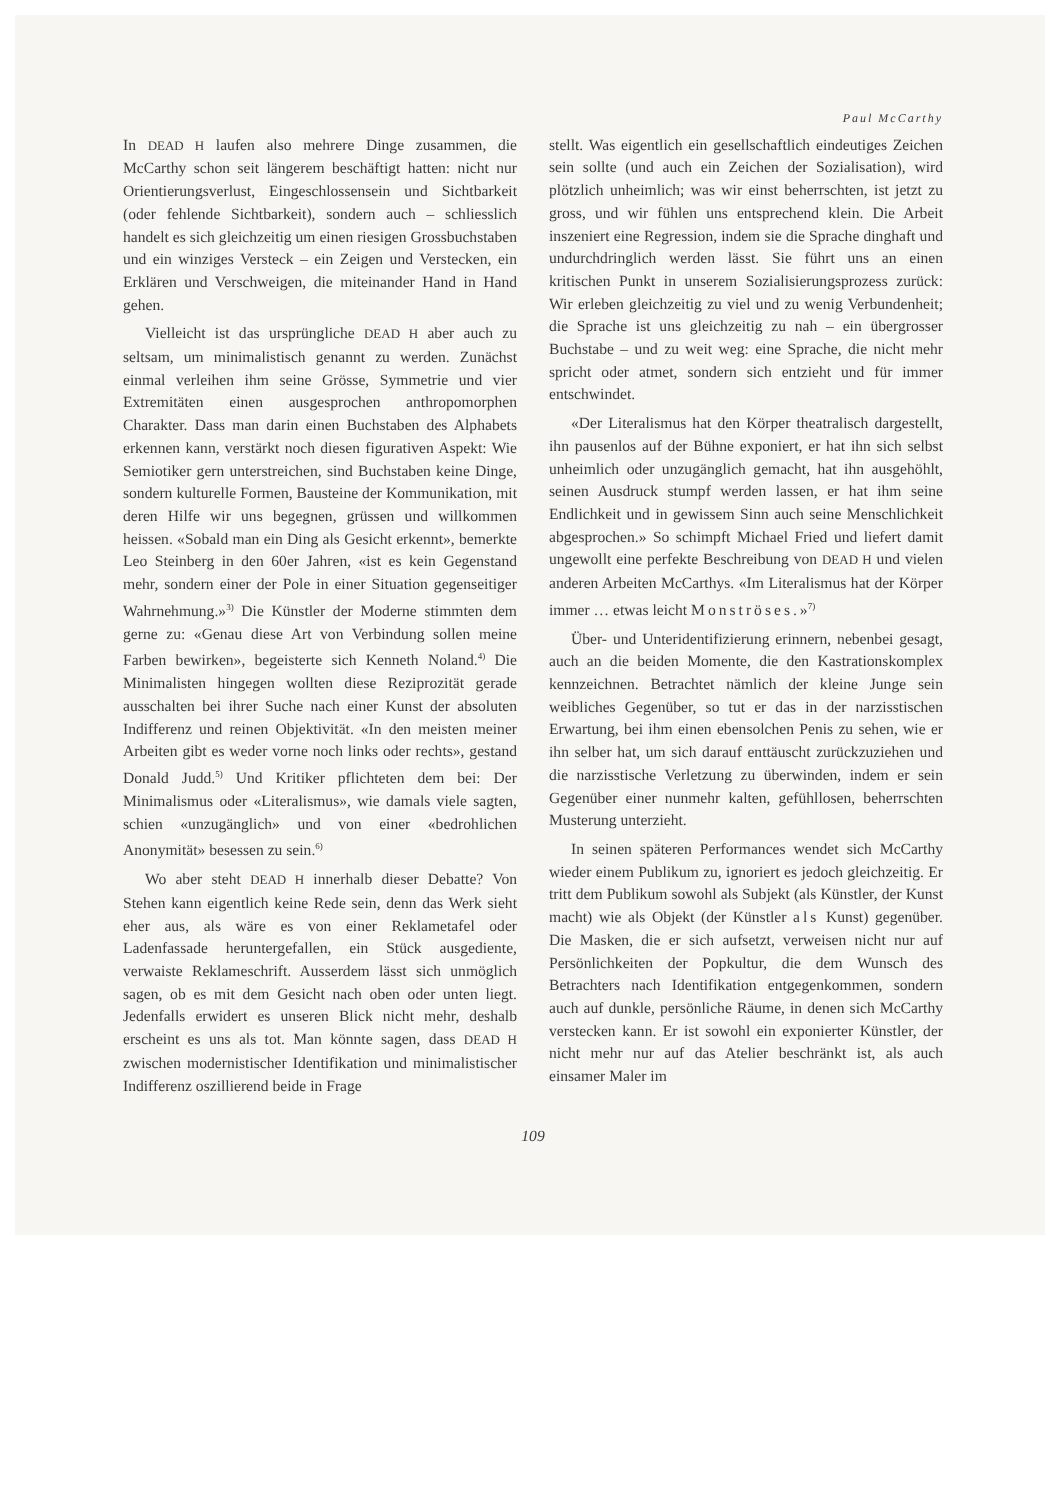Paul McCarthy
In DEAD H laufen also mehrere Dinge zusammen, die McCarthy schon seit längerem beschäftigt hatten: nicht nur Orientierungsverlust, Eingeschlossensein und Sichtbarkeit (oder fehlende Sichtbarkeit), sondern auch – schliesslich handelt es sich gleichzeitig um einen riesigen Grossbuchstaben und ein winziges Versteck – ein Zeigen und Verstecken, ein Erklären und Verschweigen, die miteinander Hand in Hand gehen.
Vielleicht ist das ursprüngliche DEAD H aber auch zu seltsam, um minimalistisch genannt zu werden. Zunächst einmal verleihen ihm seine Grösse, Symmetrie und vier Extremitäten einen ausgesprochen anthropomorphen Charakter. Dass man darin einen Buchstaben des Alphabets erkennen kann, verstärkt noch diesen figurativen Aspekt: Wie Semiotiker gern unterstreichen, sind Buchstaben keine Dinge, sondern kulturelle Formen, Bausteine der Kommunikation, mit deren Hilfe wir uns begegnen, grüssen und willkommen heissen. «Sobald man ein Ding als Gesicht erkennt», bemerkte Leo Steinberg in den 60er Jahren, «ist es kein Gegenstand mehr, sondern einer der Pole in einer Situation gegenseitiger Wahrnehmung.»<sup>3)</sup> Die Künstler der Moderne stimmten dem gerne zu: «Genau diese Art von Verbindung sollen meine Farben bewirken», begeisterte sich Kenneth Noland.<sup>4)</sup> Die Minimalisten hingegen wollten diese Reziprozität gerade ausschalten bei ihrer Suche nach einer Kunst der absoluten Indifferenz und reinen Objektivität. «In den meisten meiner Arbeiten gibt es weder vorne noch links oder rechts», gestand Donald Judd.<sup>5)</sup> Und Kritiker pflichteten dem bei: Der Minimalismus oder «Literalismus», wie damals viele sagten, schien «unzugänglich» und von einer «bedrohlichen Anonymität» besessen zu sein.<sup>6)</sup>
Wo aber steht DEAD H innerhalb dieser Debatte? Von Stehen kann eigentlich keine Rede sein, denn das Werk sieht eher aus, als wäre es von einer Reklametafel oder Ladenfassade heruntergefallen, ein Stück ausgediente, verwaiste Reklameschrift. Ausserdem lässt sich unmöglich sagen, ob es mit dem Gesicht nach oben oder unten liegt. Jedenfalls erwidert es unseren Blick nicht mehr, deshalb erscheint es uns als tot. Man könnte sagen, dass DEAD H zwischen modernistischer Identifikation und minimalistischer Indifferenz oszillierend beide in Frage
stellt. Was eigentlich ein gesellschaftlich eindeutiges Zeichen sein sollte (und auch ein Zeichen der Sozialisation), wird plötzlich unheimlich; was wir einst beherrschten, ist jetzt zu gross, und wir fühlen uns entsprechend klein. Die Arbeit inszeniert eine Regression, indem sie die Sprache dinghaft und undurchdringlich werden lässt. Sie führt uns an einen kritischen Punkt in unserem Sozialisierungsprozess zurück: Wir erleben gleichzeitig zu viel und zu wenig Verbundenheit; die Sprache ist uns gleichzeitig zu nah – ein übergrosser Buchstabe – und zu weit weg: eine Sprache, die nicht mehr spricht oder atmet, sondern sich entzieht und für immer entschwindet.
«Der Literalismus hat den Körper theatralisch dargestellt, ihn pausenlos auf der Bühne exponiert, er hat ihn sich selbst unheimlich oder unzugänglich gemacht, hat ihn ausgehöhlt, seinen Ausdruck stumpf werden lassen, er hat ihm seine Endlichkeit und in gewissem Sinn auch seine Menschlichkeit abgesprochen.» So schimpft Michael Fried und liefert damit ungewollt eine perfekte Beschreibung von DEAD H und vielen anderen Arbeiten McCarthys. «Im Literalismus hat der Körper immer … etwas leicht Monströses.»<sup>7)</sup>
Über- und Unteridentifizierung erinnern, nebenbei gesagt, auch an die beiden Momente, die den Kastrationskomplex kennzeichnen. Betrachtet nämlich der kleine Junge sein weibliches Gegenüber, so tut er das in der narzisstischen Erwartung, bei ihm einen ebensolchen Penis zu sehen, wie er ihn selber hat, um sich darauf enttäuscht zurückzuziehen und die narzisstische Verletzung zu überwinden, indem er sein Gegenüber einer nunmehr kalten, gefühllosen, beherrschten Musterung unterzieht.
In seinen späteren Performances wendet sich McCarthy wieder einem Publikum zu, ignoriert es jedoch gleichzeitig. Er tritt dem Publikum sowohl als Subjekt (als Künstler, der Kunst macht) wie als Objekt (der Künstler als Kunst) gegenüber. Die Masken, die er sich aufsetzt, verweisen nicht nur auf Persönlichkeiten der Popkultur, die dem Wunsch des Betrachters nach Identifikation entgegenkommen, sondern auch auf dunkle, persönliche Räume, in denen sich McCarthy verstecken kann. Er ist sowohl ein exponierter Künstler, der nicht mehr nur auf das Atelier beschränkt ist, als auch einsamer Maler im
109